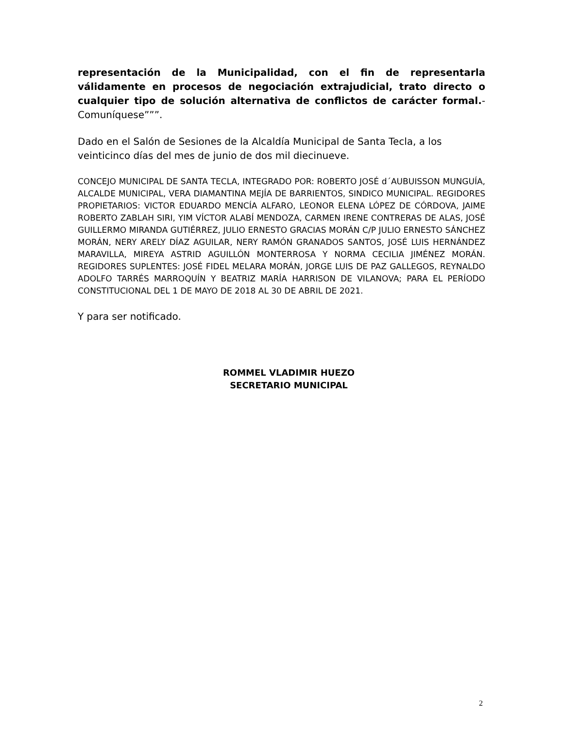representación de la Municipalidad, con el fin de representarla válidamente en procesos de negociación extrajudicial, trato directo o cualquier tipo de solución alternativa de conflictos de carácter formal.-Comuníquese”””.
Dado en el Salón de Sesiones de la Alcaldía Municipal de Santa Tecla, a los veinticinco días del mes de junio de dos mil diecinueve.
CONCEJO MUNICIPAL DE SANTA TECLA, INTEGRADO POR: ROBERTO JOSÉ d´AUBUISSON MUNGUÍA, ALCALDE MUNICIPAL, VERA DIAMANTINA MEJÍA DE BARRIENTOS, SINDICO MUNICIPAL. REGIDORES PROPIETARIOS: VICTOR EDUARDO MENCÍA ALFARO, LEONOR ELENA LÓPEZ DE CÓRDOVA, JAIME ROBERTO ZABLAH SIRI, YIM VÍCTOR ALABÍ MENDOZA, CARMEN IRENE CONTRERAS DE ALAS, JOSÉ GUILLERMO MIRANDA GUTIÉRREZ, JULIO ERNESTO GRACIAS MORÁN C/P JULIO ERNESTO SÁNCHEZ MORÁN, NERY ARELY DÍAZ AGUILAR, NERY RAMÓN GRANADOS SANTOS, JOSÉ LUIS HERNÁNDEZ MARAVILLA, MIREYA ASTRID AGUILLÓN MONTERROSA Y NORMA CECILIA JIMÉNEZ MORÁN. REGIDORES SUPLENTES: JOSÉ FIDEL MELARA MORÁN, JORGE LUIS DE PAZ GALLEGOS, REYNALDO ADOLFO TARRÉS MARROQUÍN Y BEATRIZ MARÍA HARRISON DE VILANOVA; PARA EL PERÍODO CONSTITUCIONAL DEL 1 DE MAYO DE 2018 AL 30 DE ABRIL DE 2021.
Y para ser notificado.
ROMMEL VLADIMIR HUEZO
SECRETARIO MUNICIPAL
2